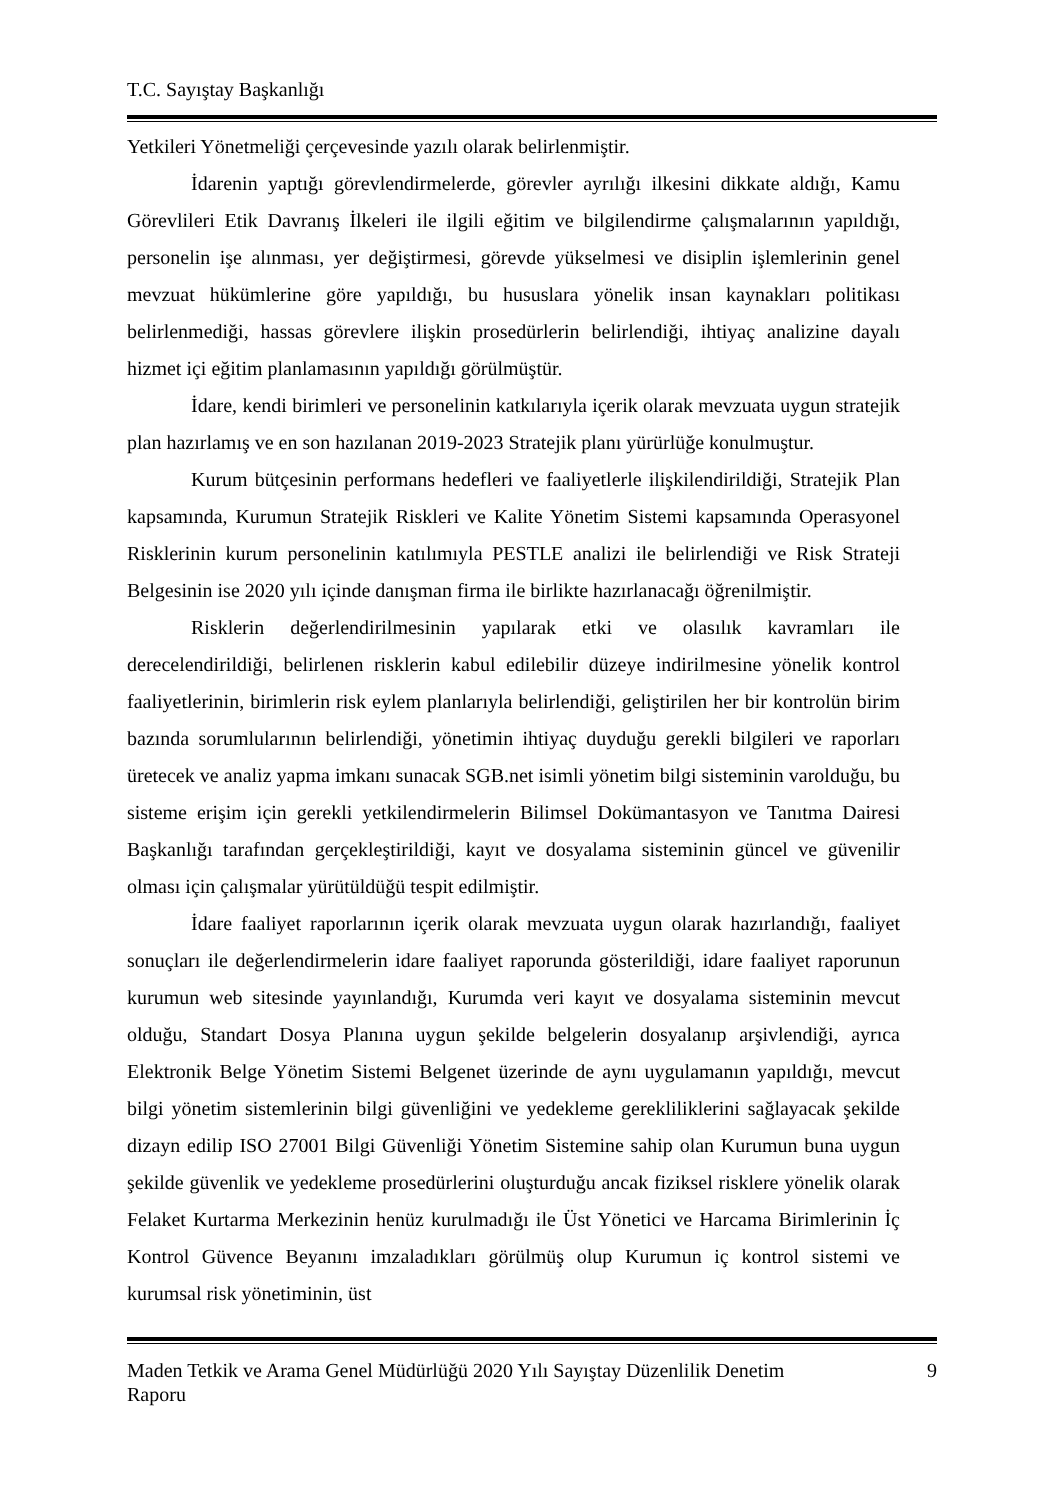T.C. Sayıştay Başkanlığı
Yetkileri Yönetmeliği çerçevesinde yazılı olarak belirlenmiştir.
İdarenin yaptığı görevlendirmelerde, görevler ayrılığı ilkesini dikkate aldığı, Kamu Görevlileri Etik Davranış İlkeleri ile ilgili eğitim ve bilgilendirme çalışmalarının yapıldığı, personelin işe alınması, yer değiştirmesi, görevde yükselmesi ve disiplin işlemlerinin genel mevzuat hükümlerine göre yapıldığı, bu hususlara yönelik insan kaynakları politikası belirlenmediği, hassas görevlere ilişkin prosedürlerin belirlendiği, ihtiyaç analizine dayalı hizmet içi eğitim planlamasının yapıldığı görülmüştür.
İdare, kendi birimleri ve personelinin katkılarıyla içerik olarak mevzuata uygun stratejik plan hazırlamış ve en son hazılanan 2019-2023 Stratejik planı yürürlüğe konulmuştur.
Kurum bütçesinin performans hedefleri ve faaliyetlerle ilişkilendirildiği, Stratejik Plan kapsamında, Kurumun Stratejik Riskleri ve Kalite Yönetim Sistemi kapsamında Operasyonel Risklerinin kurum personelinin katılımıyla PESTLE analizi ile belirlendiği ve Risk Strateji Belgesinin ise 2020 yılı içinde danışman firma ile birlikte hazırlanacağı öğrenilmiştir.
Risklerin değerlendirilmesinin yapılarak etki ve olasılık kavramları ile derecelendirildiği, belirlenen risklerin kabul edilebilir düzeye indirilmesine yönelik kontrol faaliyetlerinin, birimlerin risk eylem planlarıyla belirlendiği, geliştirilen her bir kontrolün birim bazında sorumlularının belirlendiği, yönetimin ihtiyaç duyduğu gerekli bilgileri ve raporları üretecek ve analiz yapma imkanı sunacak SGB.net isimli yönetim bilgi sisteminin varolduğu, bu sisteme erişim için gerekli yetkilendirmelerin Bilimsel Dokümantasyon ve Tanıtma Dairesi Başkanlığı tarafından gerçekleştirildiği, kayıt ve dosyalama sisteminin güncel ve güvenilir olması için çalışmalar yürütüldüğü tespit edilmiştir.
İdare faaliyet raporlarının içerik olarak mevzuata uygun olarak hazırlandığı, faaliyet sonuçları ile değerlendirmelerin idare faaliyet raporunda gösterildiği, idare faaliyet raporunun kurumun web sitesinde yayınlandığı, Kurumda veri kayıt ve dosyalama sisteminin mevcut olduğu, Standart Dosya Planına uygun şekilde belgelerin dosyalanıp arşivlendiği, ayrıca Elektronik Belge Yönetim Sistemi Belgenet üzerinde de aynı uygulamanın yapıldığı, mevcut bilgi yönetim sistemlerinin bilgi güvenliğini ve yedekleme gerekliliklerini sağlayacak şekilde dizayn edilip ISO 27001 Bilgi Güvenliği Yönetim Sistemine sahip olan Kurumun buna uygun şekilde güvenlik ve yedekleme prosedürlerini oluşturduğu ancak fiziksel risklere yönelik olarak Felaket Kurtarma Merkezinin henüz kurulmadığı ile Üst Yönetici ve Harcama Birimlerinin İç Kontrol Güvence Beyanını imzaladıkları görülmüş olup Kurumun iç kontrol sistemi ve kurumsal risk yönetiminin, üst
Maden Tetkik ve Arama Genel Müdürlüğü 2020 Yılı Sayıştay Düzenlilik Denetim
Raporu 9